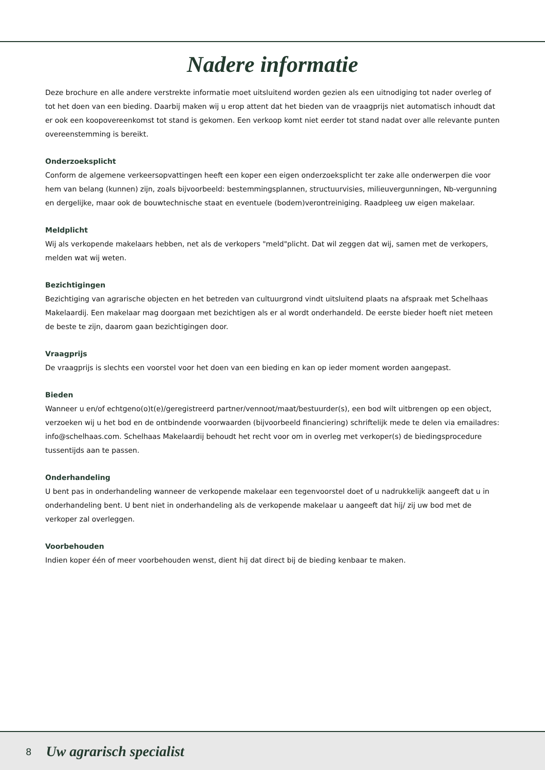Nadere informatie
Deze brochure en alle andere verstrekte informatie moet uitsluitend worden gezien als een uitnodiging tot nader overleg of tot het doen van een bieding. Daarbij maken wij u erop attent dat het bieden van de vraagprijs niet automatisch inhoudt dat er ook een koopovereenkomst tot stand is gekomen. Een verkoop komt niet eerder tot stand nadat over alle relevante punten overeenstemming is bereikt.
Onderzoeksplicht
Conform de algemene verkeersopvattingen heeft een koper een eigen onderzoeksplicht ter zake alle onderwerpen die voor hem van belang (kunnen) zijn, zoals bijvoorbeeld: bestemmingsplannen, structuurvisies, milieuvergunningen, Nb-vergunning en dergelijke, maar ook de bouwtechnische staat en eventuele (bodem)verontreiniging. Raadpleeg uw eigen makelaar.
Meldplicht
Wij als verkopende makelaars hebben, net als de verkopers "meld"plicht. Dat wil zeggen dat wij, samen met de verkopers, melden wat wij weten.
Bezichtigingen
Bezichtiging van agrarische objecten en het betreden van cultuurgrond vindt uitsluitend plaats na afspraak met Schelhaas Makelaardij. Een makelaar mag doorgaan met bezichtigen als er al wordt onderhandeld. De eerste bieder hoeft niet meteen de beste te zijn, daarom gaan bezichtigingen door.
Vraagprijs
De vraagprijs is slechts een voorstel voor het doen van een bieding en kan op ieder moment worden aangepast.
Bieden
Wanneer u en/of echtgeno(o)t(e)/geregistreerd partner/vennoot/maat/bestuurder(s), een bod wilt uitbrengen op een object, verzoeken wij u het bod en de ontbindende voorwaarden (bijvoorbeeld financiering) schriftelijk mede te delen via emailadres: info@schelhaas.com. Schelhaas Makelaardij behoudt het recht voor om in overleg met verkoper(s) de biedingsprocedure tussentijds aan te passen.
Onderhandeling
U bent pas in onderhandeling wanneer de verkopende makelaar een tegenvoorstel doet of u nadrukkelijk aangeeft dat u in onderhandeling bent. U bent niet in onderhandeling als de verkopende makelaar u aangeeft dat hij/ zij uw bod met de verkoper zal overleggen.
Voorbehouden
Indien koper één of meer voorbehouden wenst, dient hij dat direct bij de bieding kenbaar te maken.
8 Uw agrarisch specialist